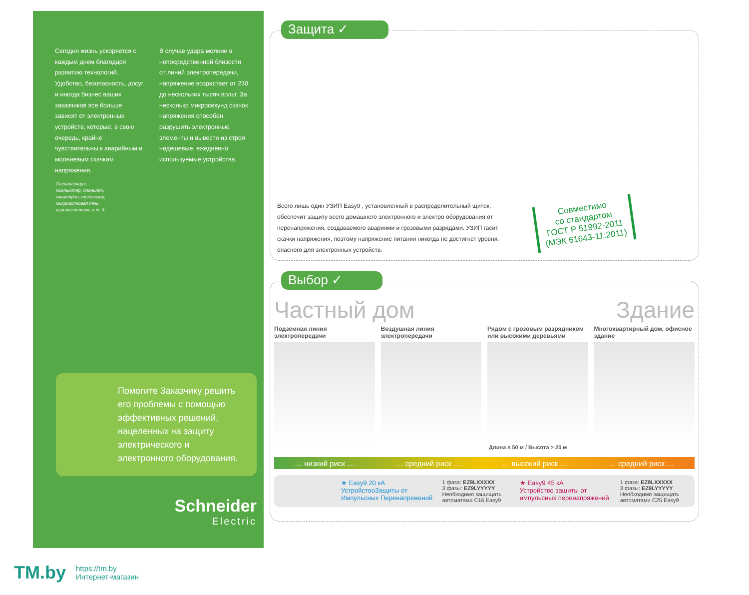Сегодня жизнь ускоряется с каждым днем благодаря развитию технологий. Удобство, безопасность, досуг и иногда бизнес ваших заказчиков все больше зависят от электронных устройств, которые, в свою очередь, крайне чувствительны к аварийным и молниевым скачкам напряжения.
В случае удара молнии в непосредственной близости от линий электропередачи, напряжение возрастает от 230 до нескольких тысяч вольт. За несколько микросекунд скачок напряжения способен разрушить электронные элементы и вывести из строя недешевые, ежедневно используемые устройства.
Сигнализация,
компьютер, планшет,
смартфон, телевизор,
микроволновая печь,
игровая консоль и т. д.
Помогите Заказчику решить его проблемы с помощью эффективных решений, нацеленных на защиту электрического и электронного оборудования.
Schneider
Electric
Защита ✓
Всего лишь один УЗИП Easy9 , установленный в распределительный щиток, обеспечит защиту всего домашнего электронного и электро оборудования от перенапряжения, создаваемого авариями и грозовыми разрядами. УЗИП гасит скачки напряжения, поэтому напряжение питания никогда не достигнет уровня, опасного для электронных устройств.
Совместимо
со стандартом
ГОСТ Р 51992-2011
(МЭК 61643-11:2011)
Выбор ✓
Частный дом Здание
Подземная линия электропередачи
Воздушная линия электропередачи
Рядом с грозовым разрядником или высокими деревьями
Многоквартирный дом, офисное здание
Длина ≤ 50 м / Высота > 20 м
… низкий риск … … средний риск … … высокий риск … … средний риск …
★ Easy9 20 кА
УстройствоЗащиты от Импульсных Перенапряжений
1 фаза: EZ9LXXXXX
3 фазы: EZ9LYYYYY
Необходимо защищать автоматами C16 Easy9
★ Easy9 45 кА
Устройство защиты от импульсных перенапряжений
1 фаза: EZ9LXXXXX
3 фазы: EZ9LYYYYY
Необходимо защищать автоматами C25 Easy9
TM.by
https://tm.by
Интернет-магазин